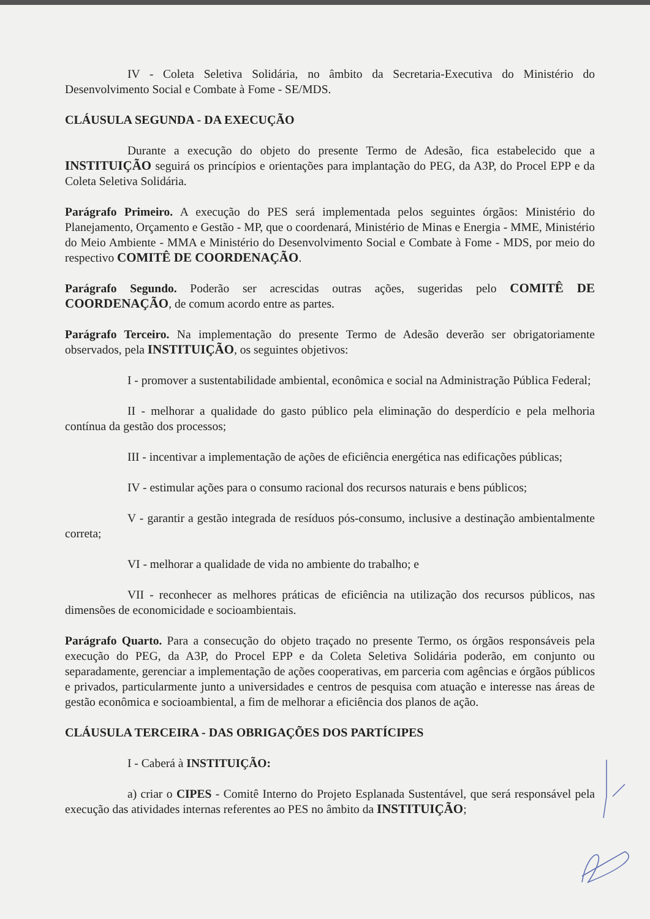IV - Coleta Seletiva Solidária, no âmbito da Secretaria-Executiva do Ministério do Desenvolvimento Social e Combate à Fome - SE/MDS.
CLÁUSULA SEGUNDA - DA EXECUÇÃO
Durante a execução do objeto do presente Termo de Adesão, fica estabelecido que a INSTITUIÇÃO seguirá os princípios e orientações para implantação do PEG, da A3P, do Procel EPP e da Coleta Seletiva Solidária.
Parágrafo Primeiro. A execução do PES será implementada pelos seguintes órgãos: Ministério do Planejamento, Orçamento e Gestão - MP, que o coordenará, Ministério de Minas e Energia - MME, Ministério do Meio Ambiente - MMA e Ministério do Desenvolvimento Social e Combate à Fome - MDS, por meio do respectivo COMITÊ DE COORDENAÇÃO.
Parágrafo Segundo. Poderão ser acrescidas outras ações, sugeridas pelo COMITÊ DE COORDENAÇÃO, de comum acordo entre as partes.
Parágrafo Terceiro. Na implementação do presente Termo de Adesão deverão ser obrigatoriamente observados, pela INSTITUIÇÃO, os seguintes objetivos:
I - promover a sustentabilidade ambiental, econômica e social na Administração Pública Federal;
II - melhorar a qualidade do gasto público pela eliminação do desperdício e pela melhoria contínua da gestão dos processos;
III - incentivar a implementação de ações de eficiência energética nas edificações públicas;
IV - estimular ações para o consumo racional dos recursos naturais e bens públicos;
V - garantir a gestão integrada de resíduos pós-consumo, inclusive a destinação ambientalmente correta;
VI - melhorar a qualidade de vida no ambiente do trabalho; e
VII - reconhecer as melhores práticas de eficiência na utilização dos recursos públicos, nas dimensões de economicidade e socioambientais.
Parágrafo Quarto. Para a consecução do objeto traçado no presente Termo, os órgãos responsáveis pela execução do PEG, da A3P, do Procel EPP e da Coleta Seletiva Solidária poderão, em conjunto ou separadamente, gerenciar a implementação de ações cooperativas, em parceria com agências e órgãos públicos e privados, particularmente junto a universidades e centros de pesquisa com atuação e interesse nas áreas de gestão econômica e socioambiental, a fim de melhorar a eficiência dos planos de ação.
CLÁUSULA TERCEIRA - DAS OBRIGAÇÕES DOS PARTÍCIPES
I - Caberá à INSTITUIÇÃO:
a) criar o CIPES - Comitê Interno do Projeto Esplanada Sustentável, que será responsável pela execução das atividades internas referentes ao PES no âmbito da INSTITUIÇÃO;